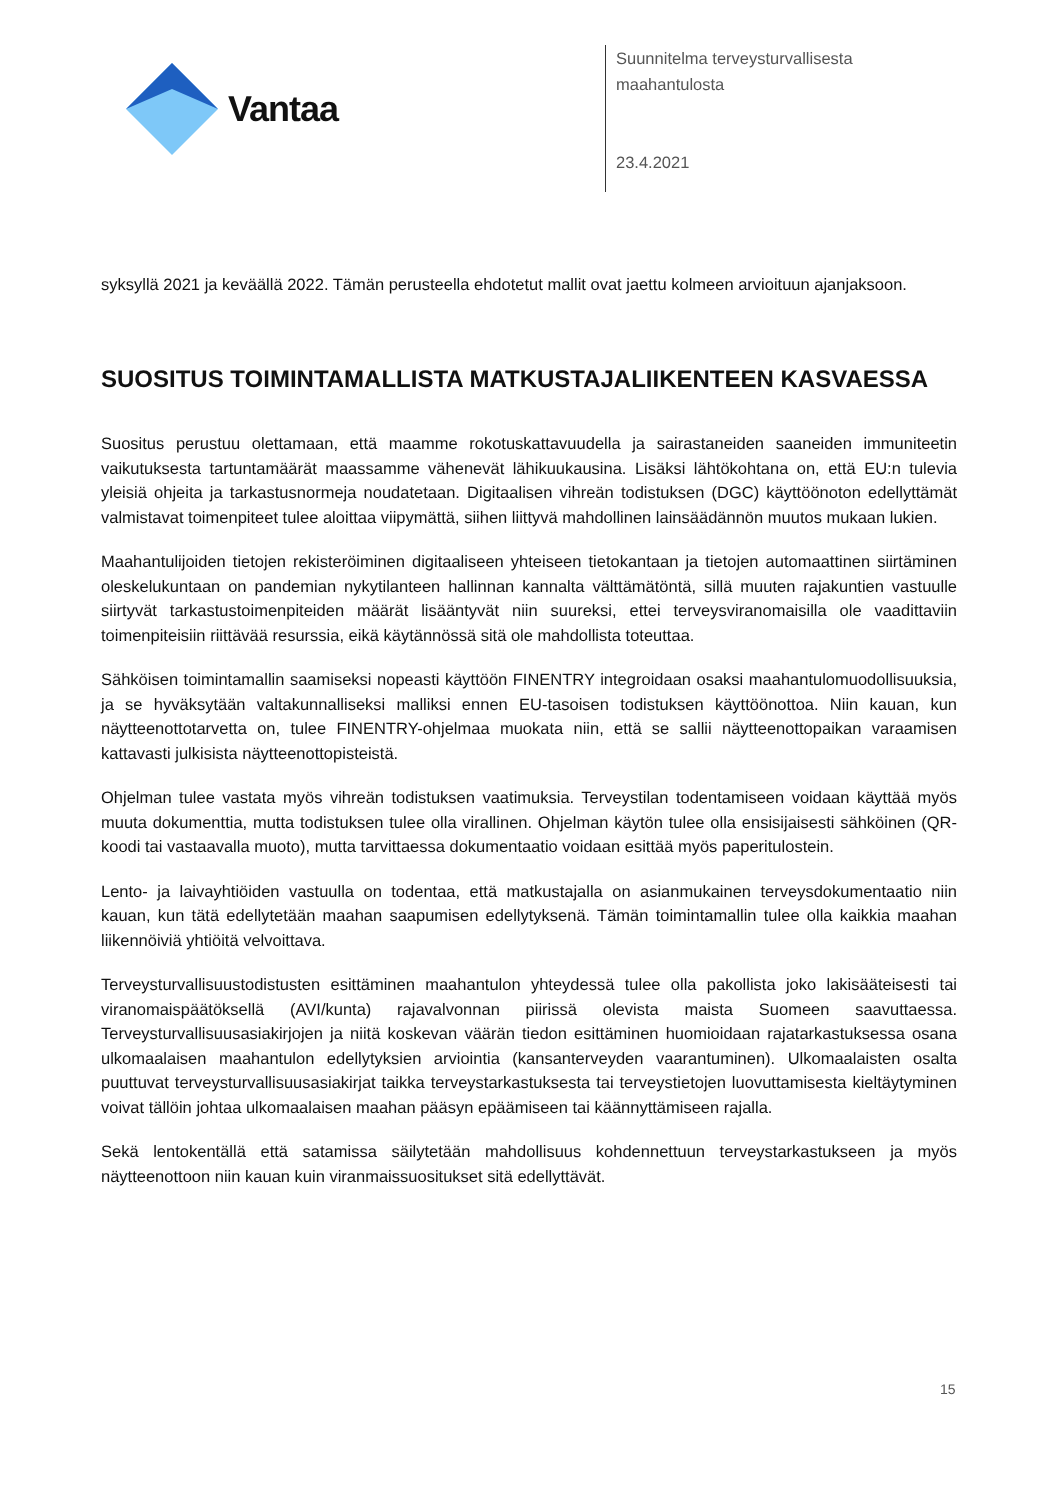Vantaa
Suunnitelma terveysturvallisesta
maahantulosta
23.4.2021
syksyllä 2021 ja keväällä 2022. Tämän perusteella ehdotetut mallit ovat jaettu kolmeen arvioituun ajanjaksoon.
SUOSITUS TOIMINTAMALLISTA MATKUSTAJALIIKENTEEN KASVAESSA
Suositus perustuu olettamaan, että maamme rokotuskattavuudella ja sairastaneiden saaneiden immuniteetin vaikutuksesta tartuntamäärät maassamme vähenevät lähikuukausina. Lisäksi lähtökohtana on, että EU:n tulevia yleisiä ohjeita ja tarkastusnormeja noudatetaan. Digitaalisen vihreän todistuksen (DGC) käyttöönoton edellyttämät valmistavat toimenpiteet tulee aloittaa viipymättä, siihen liittyvä mahdollinen lainsäädännön muutos mukaan lukien.
Maahantulijoiden tietojen rekisteröiminen digitaaliseen yhteiseen tietokantaan ja tietojen automaattinen siirtäminen oleskelukuntaan on pandemian nykytilanteen hallinnan kannalta välttämätöntä, sillä muuten rajakuntien vastuulle siirtyvät tarkastustoimenpiteiden määrät lisääntyvät niin suureksi, ettei terveysviranomaisilla ole vaadittaviin toimenpiteisiin riittävää resurssia, eikä käytännössä sitä ole mahdollista toteuttaa.
Sähköisen toimintamallin saamiseksi nopeasti käyttöön FINENTRY integroidaan osaksi maahantulomuodollisuuksia, ja se hyväksytään valtakunnalliseksi malliksi ennen EU-tasoisen todistuksen käyttöönottoa. Niin kauan, kun näytteenottotarvetta on, tulee FINENTRY-ohjelmaa muokata niin, että se sallii näytteenottopaikan varaamisen kattavasti julkisista näytteenottopisteistä.
Ohjelman tulee vastata myös vihreän todistuksen vaatimuksia. Terveystilan todentamiseen voidaan käyttää myös muuta dokumenttia, mutta todistuksen tulee olla virallinen. Ohjelman käytön tulee olla ensisijaisesti sähköinen (QR-koodi tai vastaavalla muoto), mutta tarvittaessa dokumentaatio voidaan esittää myös paperitulostein.
Lento- ja laivayhtiöiden vastuulla on todentaa, että matkustajalla on asianmukainen terveysdokumentaatio niin kauan, kun tätä edellytetään maahan saapumisen edellytyksenä. Tämän toimintamallin tulee olla kaikkia maahan liikennöiviä yhtiöitä velvoittava.
Terveysturvallisuustodistusten esittäminen maahantulon yhteydessä tulee olla pakollista joko lakisääteisesti tai viranomaispäätöksellä (AVI/kunta) rajavalvonnan piirissä olevista maista Suomeen saavuttaessa. Terveysturvallisuusasiakirjojen ja niitä koskevan väärän tiedon esittäminen huomioidaan rajatarkastuksessa osana ulkomaalaisen maahantulon edellytyksien arviointia (kansanterveyden vaarantuminen). Ulkomaalaisten osalta puuttuvat terveysturvallisuusasiakirjat taikka terveystarkastuksesta tai terveystietojen luovuttamisesta kieltäytyminen voivat tällöin johtaa ulkomaalaisen maahan pääsyn epäämiseen tai käännyttämiseen rajalla.
Sekä lentokentällä että satamissa säilytetään mahdollisuus kohdennettuun terveystarkastukseen ja myös näytteenottoon niin kauan kuin viranmaissuositukset sitä edellyttävät.
15